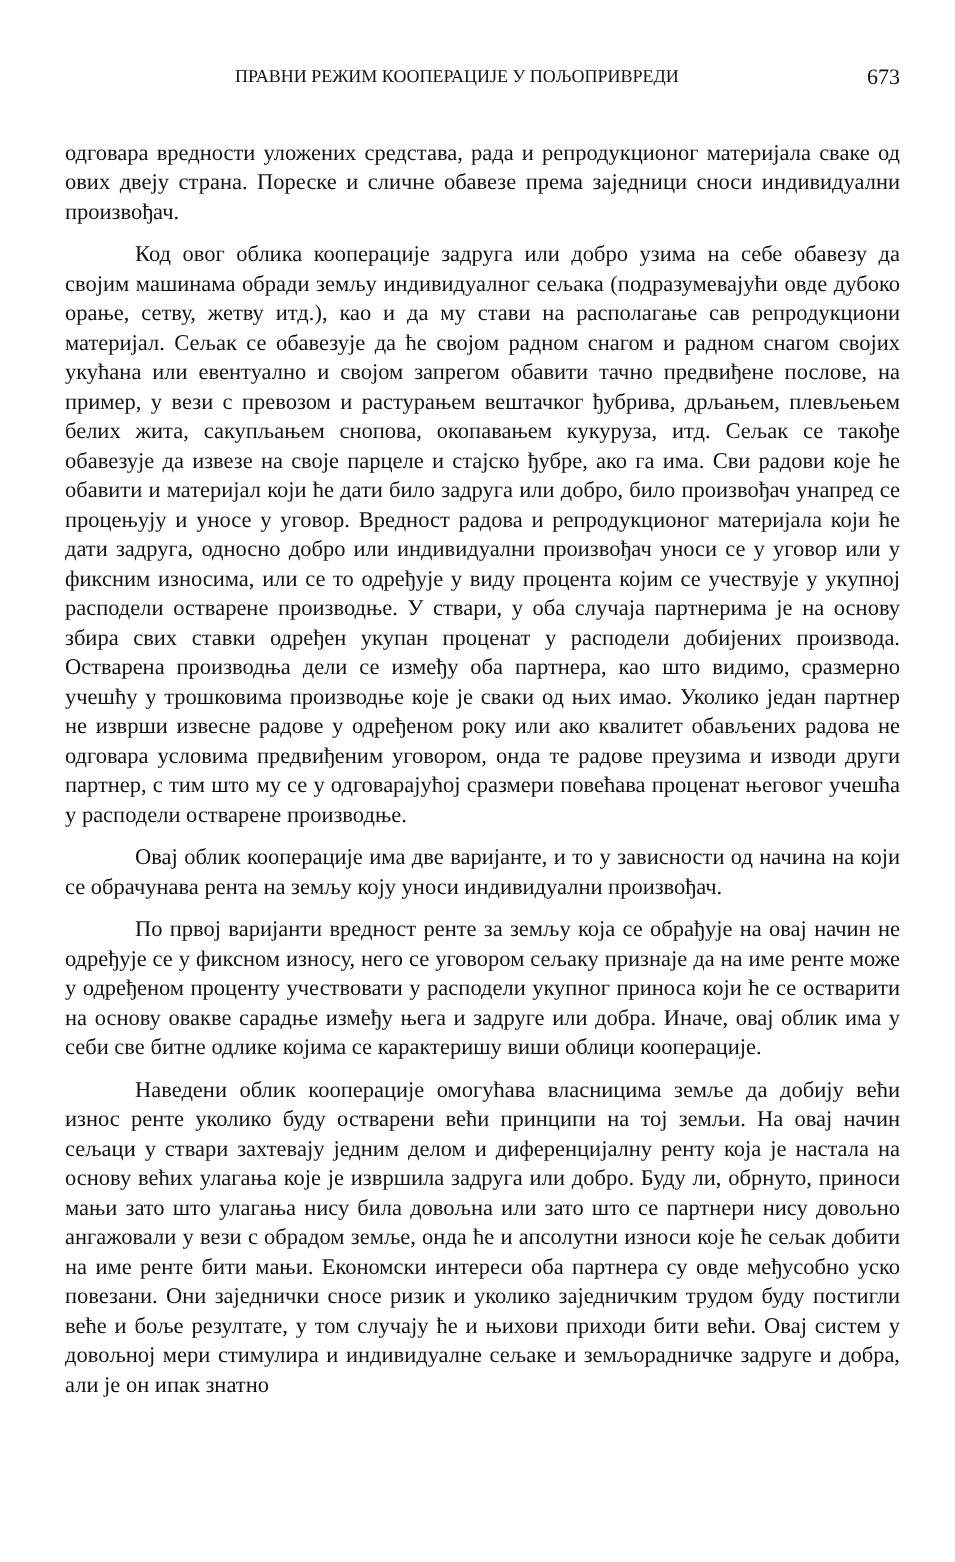ПРАВНИ РЕЖИМ КООПЕРАЦИЈЕ У ПОЉОПРИВРЕДИ 673
одговара вредности уложених средстава, рада и репродукционог материјала сваке од ових двеју страна. Пореске и сличне обавезе према заједници сноси индивидуални произвођач.
Код овог облика кооперације задруга или добро узима на себе обавезу да својим машинама обради земљу индивидуалног сељака (подразумевајући овде дубоко орање, сетву, жетву итд.), као и да му стави на располагање сав репродукциони материјал. Сељак се обавезује да ће својом радном снагом и радном снагом својих укућана или евентуално и својом запрегом обавити тачно предвиђене послове, на пример, у вези с превозом и растурањем вештачког ђубрива, дрљањем, плевљењем белих жита, сакупљањем снопова, окопавањем кукуруза, итд. Сељак се такође обавезује да извезе на своје парцеле и стајско ђубре, ако га има. Сви радови које ће обавити и материјал који ће дати било задруга или добро, било произвођач унапред се процењују и уносе у уговор. Вредност радова и репродукционог материјала који ће дати задруга, односно добро или индивидуални произвођач уноси се у уговор или у фиксним износима, или се то одређује у виду процента којим се учествује у укупној расподели остварене производње. У ствари, у оба случаја партнерима је на основу збира свих ставки одређен укупан проценат у расподели добијених производа. Остварена производња дели се између оба партнера, као што видимо, сразмерно учешћу у трошковима производње које је сваки од њих имао. Уколико један партнер не изврши извесне радове у одређеном року или ако квалитет обављених радова не одговара условима предвиђеним уговором, онда те радове преузима и изводи други партнер, с тим што му се у одговарајућој сразмери повећава проценат његовог учешћа у расподели остварене производње.
Овај облик кооперације има две варијанте, и то у зависности од начина на који се обрачунава рента на земљу коју уноси индивидуални произвођач.
По првој варијанти вредност ренте за земљу која се обрађује на овај начин не одређује се у фиксном износу, него се уговором сељаку признаје да на име ренте може у одређеном проценту учествовати у расподели укупног приноса који ће се остварити на основу овакве сарадње између њега и задруге или добра. Иначе, овај облик има у себи све битне одлике којима се карактеришу виши облици кооперације.
Наведени облик кооперације омогућава власницима земље да добију већи износ ренте уколико буду остварени већи принципи на тој земљи. На овај начин сељаци у ствари захтевају једним делом и диференцијалну ренту која је настала на основу већих улагања које је извршила задруга или добро. Буду ли, обрнуто, приноси мањи зато што улагања нису била довољна или зато што се партнери нису довољно ангажовали у вези с обрадом земље, онда ће и апсолутни износи које ће сељак добити на име ренте бити мањи. Економски интереси оба партнера су овде међусобно уско повезани. Они заједнички сносе ризик и уколико заједничким трудом буду постигли веће и боље резултате, у том случају ће и њихови приходи бити већи. Овај систем у довољној мери стимулира и индивидуалне сељаке и земљорадничке задруге и добра, али је он ипак знатно